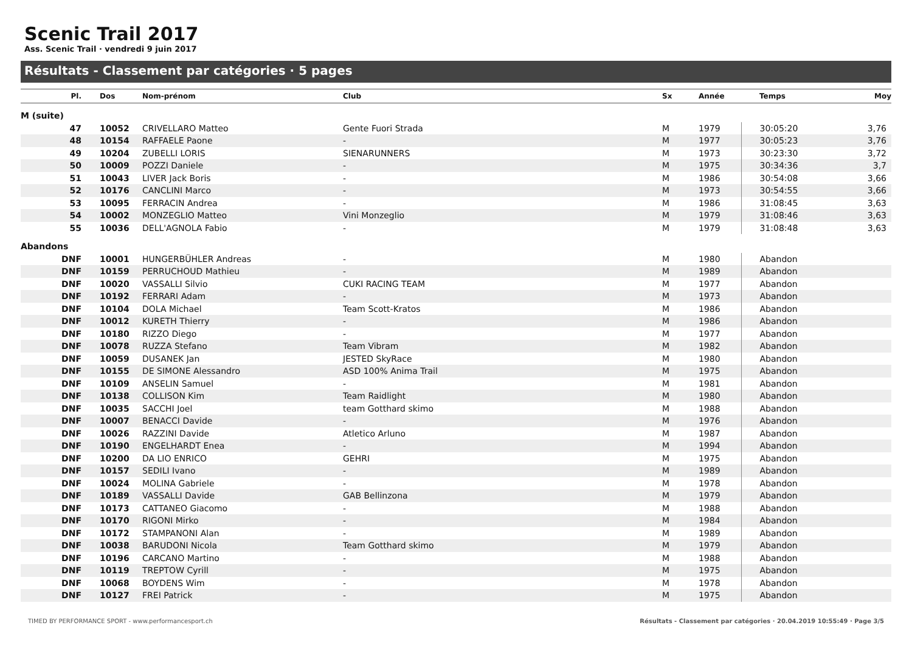Scenic Trail 2017
Ass. Scenic Trail · vendredi 9 juin 2017
Résultats - Classement par catégories · 5 pages
| Pl. | Dos | Nom-prénom | Club | Sx | Année | Temps | Moy |
| --- | --- | --- | --- | --- | --- | --- | --- |
| M (suite) | | | | | | | |
| 47 | 10052 | CRIVELLARO Matteo | Gente Fuori Strada | M | 1979 | 30:05:20 | 3,76 |
| 48 | 10154 | RAFFAELE Paone | - | M | 1977 | 30:05:23 | 3,76 |
| 49 | 10204 | ZUBELLI LORIS | SIENARUNNERS | M | 1973 | 30:23:30 | 3,72 |
| 50 | 10009 | POZZI Daniele | - | M | 1975 | 30:34:36 | 3,7 |
| 51 | 10043 | LIVER Jack Boris | - | M | 1986 | 30:54:08 | 3,66 |
| 52 | 10176 | CANCLINI Marco | - | M | 1973 | 30:54:55 | 3,66 |
| 53 | 10095 | FERRACIN Andrea | - | M | 1986 | 31:08:45 | 3,63 |
| 54 | 10002 | MONZEGLIO Matteo | Vini Monzeglio | M | 1979 | 31:08:46 | 3,63 |
| 55 | 10036 | DELL'AGNOLA Fabio | - | M | 1979 | 31:08:48 | 3,63 |
| Abandons | | | | | | | |
| DNF | 10001 | HUNGERBÜHLER Andreas | - | M | 1980 | Abandon | |
| DNF | 10159 | PERRUCHOUD Mathieu | - | M | 1989 | Abandon | |
| DNF | 10020 | VASSALLI Silvio | CUKI RACING TEAM | M | 1977 | Abandon | |
| DNF | 10192 | FERRARI Adam | - | M | 1973 | Abandon | |
| DNF | 10104 | DOLA Michael | Team Scott-Kratos | M | 1986 | Abandon | |
| DNF | 10012 | KURETH Thierry | - | M | 1986 | Abandon | |
| DNF | 10180 | RIZZO Diego | - | M | 1977 | Abandon | |
| DNF | 10078 | RUZZA Stefano | Team Vibram | M | 1982 | Abandon | |
| DNF | 10059 | DUSANEK Jan | JESTED SkyRace | M | 1980 | Abandon | |
| DNF | 10155 | DE SIMONE Alessandro | ASD 100% Anima Trail | M | 1975 | Abandon | |
| DNF | 10109 | ANSELIN Samuel | - | M | 1981 | Abandon | |
| DNF | 10138 | COLLISON Kim | Team Raidlight | M | 1980 | Abandon | |
| DNF | 10035 | SACCHI Joel | team Gotthard skimo | M | 1988 | Abandon | |
| DNF | 10007 | BENACCI Davide | - | M | 1976 | Abandon | |
| DNF | 10026 | RAZZINI Davide | Atletico Arluno | M | 1987 | Abandon | |
| DNF | 10190 | ENGELHARDT Enea | - | M | 1994 | Abandon | |
| DNF | 10200 | DA LIO ENRICO | GEHRI | M | 1975 | Abandon | |
| DNF | 10157 | SEDILI Ivano | - | M | 1989 | Abandon | |
| DNF | 10024 | MOLINA Gabriele | - | M | 1978 | Abandon | |
| DNF | 10189 | VASSALLI Davide | GAB Bellinzona | M | 1979 | Abandon | |
| DNF | 10173 | CATTANEO Giacomo | - | M | 1988 | Abandon | |
| DNF | 10170 | RIGONI Mirko | - | M | 1984 | Abandon | |
| DNF | 10172 | STAMPANONI Alan | - | M | 1989 | Abandon | |
| DNF | 10038 | BARUDONI Nicola | Team Gotthard skimo | M | 1979 | Abandon | |
| DNF | 10196 | CARCANO Martino | - | M | 1988 | Abandon | |
| DNF | 10119 | TREPTOW Cyrill | - | M | 1975 | Abandon | |
| DNF | 10068 | BOYDENS Wim | - | M | 1978 | Abandon | |
| DNF | 10127 | FREI Patrick | - | M | 1975 | Abandon | |
TIMED BY PERFORMANCE SPORT - www.performancesport.ch Résultats - Classement par catégories · 20.04.2019 10:55:49 · Page 3/5